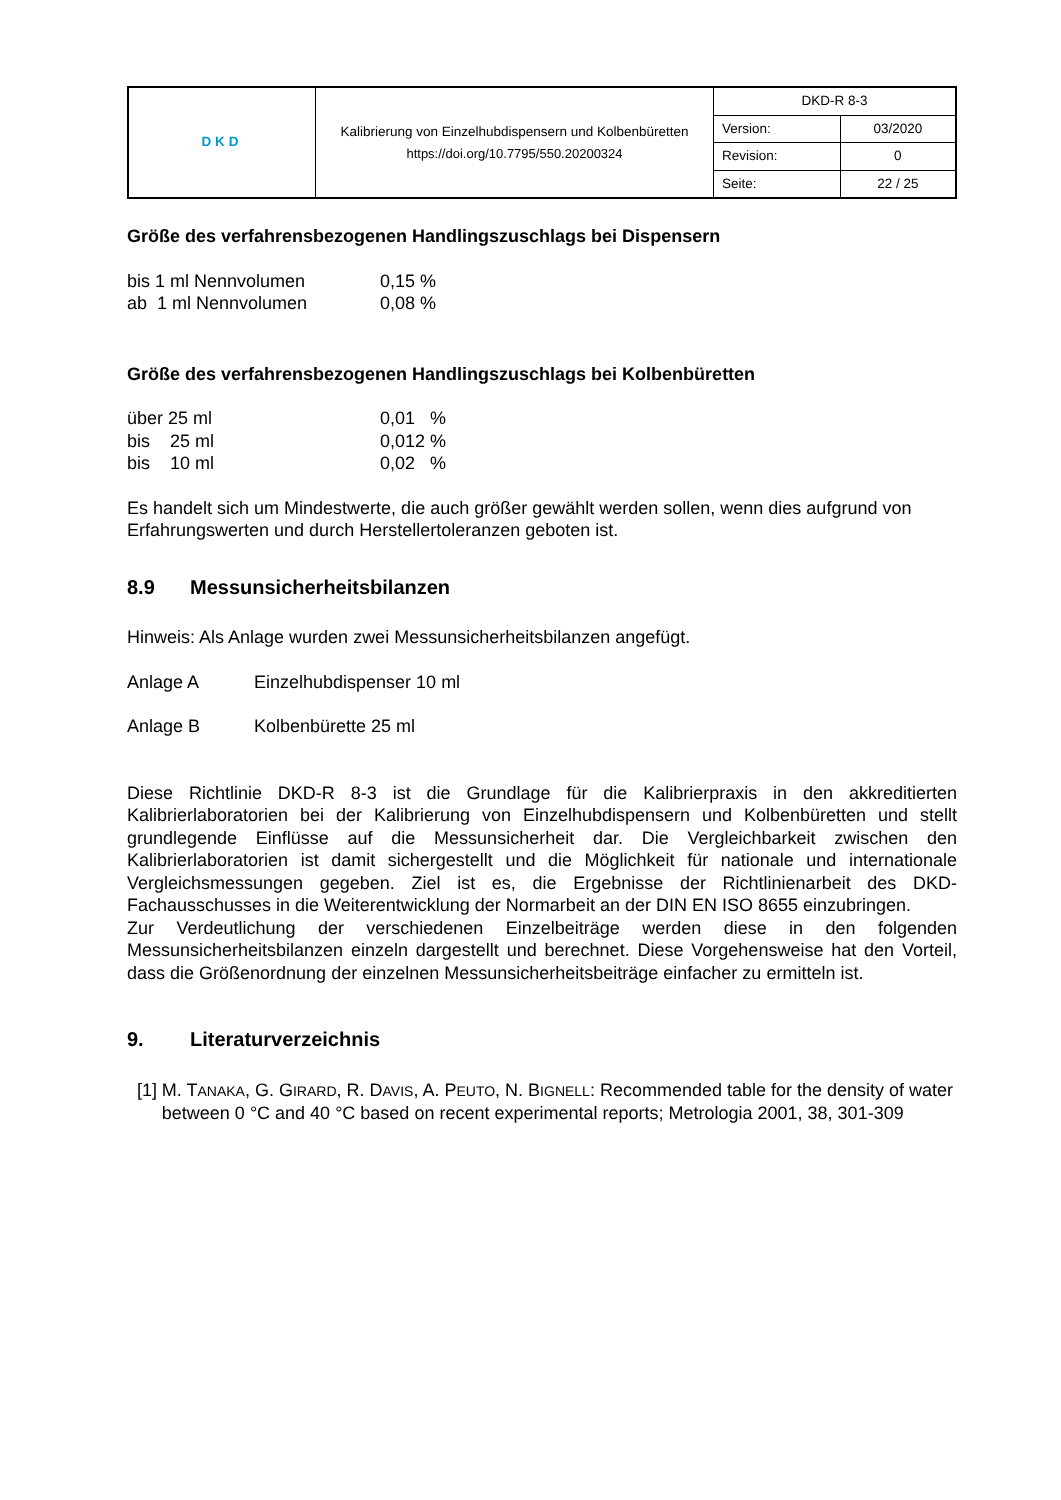| DKD | Kalibrierung von Einzelhubdispensern und Kolbenbüretten https://doi.org/10.7795/550.20200324 | DKD-R 8-3 | |
| | | Version: | 03/2020 |
| | | Revision: | 0 |
| | | Seite: | 22 / 25 |
Größe des verfahrensbezogenen Handlingszuschlags bei Dispensern
bis 1 ml Nennvolumen 0,15 %
ab 1 ml Nennvolumen 0,08 %
Größe des verfahrensbezogenen Handlingszuschlags bei Kolbenbüretten
über 25 ml 0,01 %
bis 25 ml 0,012 %
bis 10 ml 0,02 %
Es handelt sich um Mindestwerte, die auch größer gewählt werden sollen, wenn dies aufgrund von Erfahrungswerten und durch Herstellertoleranzen geboten ist.
8.9 Messunsicherheitsbilanzen
Hinweis: Als Anlage wurden zwei Messunsicherheitsbilanzen angefügt.
Anlage A Einzelhubdispenser 10 ml
Anlage B Kolbenbürette 25 ml
Diese Richtlinie DKD-R 8-3 ist die Grundlage für die Kalibrierpraxis in den akkreditierten Kalibrierlaboratorien bei der Kalibrierung von Einzelhubdispensern und Kolbenbüretten und stellt grundlegende Einflüsse auf die Messunsicherheit dar. Die Vergleichbarkeit zwischen den Kalibrierlaboratorien ist damit sichergestellt und die Möglichkeit für nationale und internationale Vergleichsmessungen gegeben. Ziel ist es, die Ergebnisse der Richtlinienarbeit des DKD-Fachausschusses in die Weiterentwicklung der Normarbeit an der DIN EN ISO 8655 einzubringen.
Zur Verdeutlichung der verschiedenen Einzelbeiträge werden diese in den folgenden Messunsicherheitsbilanzen einzeln dargestellt und berechnet. Diese Vorgehensweise hat den Vorteil, dass die Größenordnung der einzelnen Messunsicherheitsbeiträge einfacher zu ermitteln ist.
9. Literaturverzeichnis
[1] M. TANAKA, G. GIRARD, R. DAVIS, A. PEUTO, N. BIGNELL: Recommended table for the density of water between 0 °C and 40 °C based on recent experimental reports; Metrologia 2001, 38, 301-309